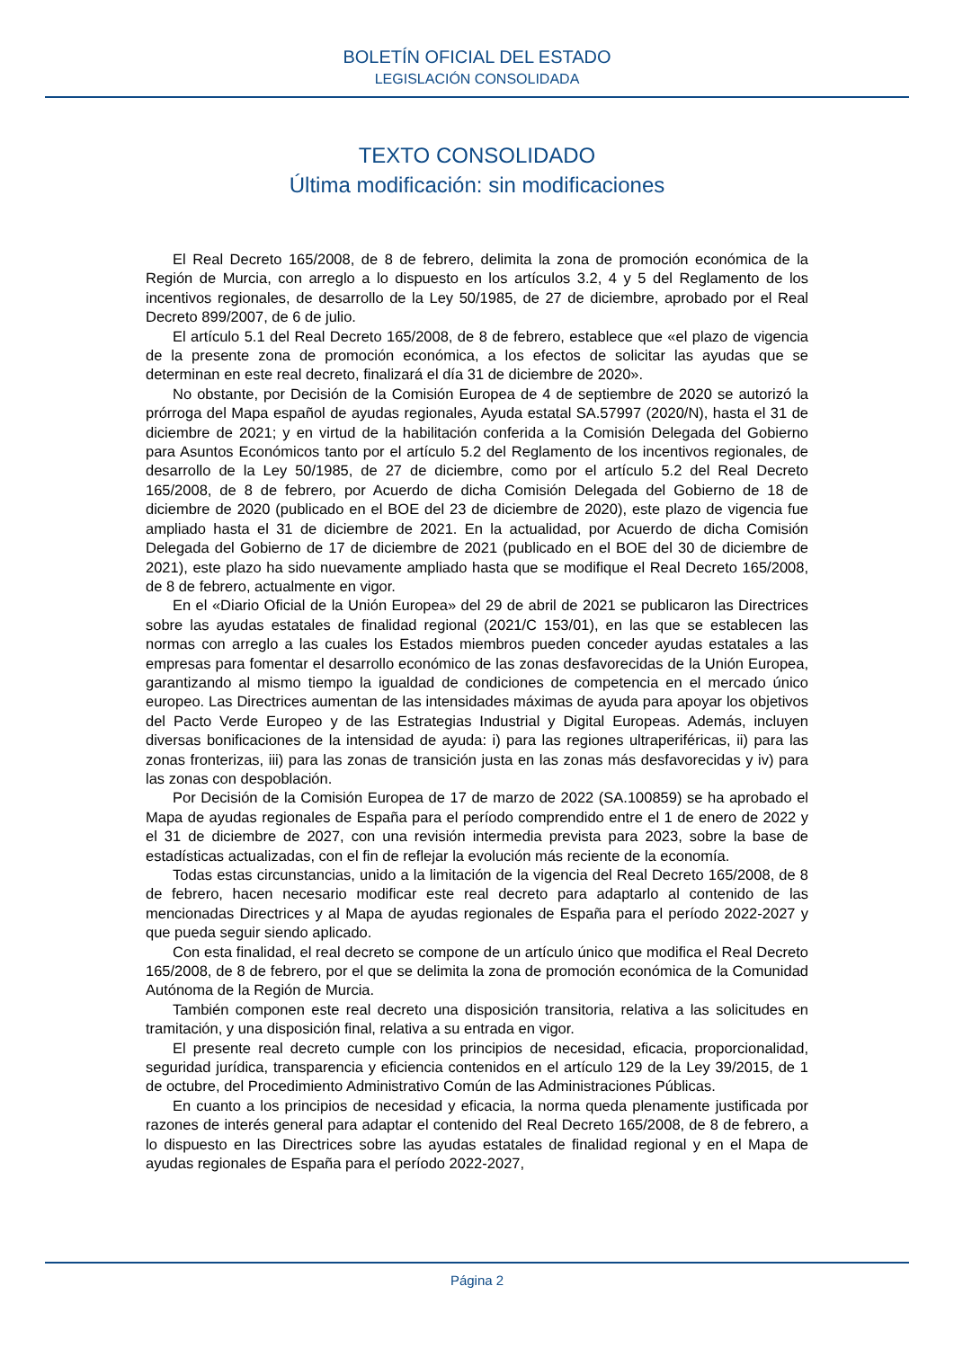BOLETÍN OFICIAL DEL ESTADO
LEGISLACIÓN CONSOLIDADA
TEXTO CONSOLIDADO
Última modificación: sin modificaciones
El Real Decreto 165/2008, de 8 de febrero, delimita la zona de promoción económica de la Región de Murcia, con arreglo a lo dispuesto en los artículos 3.2, 4 y 5 del Reglamento de los incentivos regionales, de desarrollo de la Ley 50/1985, de 27 de diciembre, aprobado por el Real Decreto 899/2007, de 6 de julio.
El artículo 5.1 del Real Decreto 165/2008, de 8 de febrero, establece que «el plazo de vigencia de la presente zona de promoción económica, a los efectos de solicitar las ayudas que se determinan en este real decreto, finalizará el día 31 de diciembre de 2020».
No obstante, por Decisión de la Comisión Europea de 4 de septiembre de 2020 se autorizó la prórroga del Mapa español de ayudas regionales, Ayuda estatal SA.57997 (2020/N), hasta el 31 de diciembre de 2021; y en virtud de la habilitación conferida a la Comisión Delegada del Gobierno para Asuntos Económicos tanto por el artículo 5.2 del Reglamento de los incentivos regionales, de desarrollo de la Ley 50/1985, de 27 de diciembre, como por el artículo 5.2 del Real Decreto 165/2008, de 8 de febrero, por Acuerdo de dicha Comisión Delegada del Gobierno de 18 de diciembre de 2020 (publicado en el BOE del 23 de diciembre de 2020), este plazo de vigencia fue ampliado hasta el 31 de diciembre de 2021. En la actualidad, por Acuerdo de dicha Comisión Delegada del Gobierno de 17 de diciembre de 2021 (publicado en el BOE del 30 de diciembre de 2021), este plazo ha sido nuevamente ampliado hasta que se modifique el Real Decreto 165/2008, de 8 de febrero, actualmente en vigor.
En el «Diario Oficial de la Unión Europea» del 29 de abril de 2021 se publicaron las Directrices sobre las ayudas estatales de finalidad regional (2021/C 153/01), en las que se establecen las normas con arreglo a las cuales los Estados miembros pueden conceder ayudas estatales a las empresas para fomentar el desarrollo económico de las zonas desfavorecidas de la Unión Europea, garantizando al mismo tiempo la igualdad de condiciones de competencia en el mercado único europeo. Las Directrices aumentan de las intensidades máximas de ayuda para apoyar los objetivos del Pacto Verde Europeo y de las Estrategias Industrial y Digital Europeas. Además, incluyen diversas bonificaciones de la intensidad de ayuda: i) para las regiones ultraperiféricas, ii) para las zonas fronterizas, iii) para las zonas de transición justa en las zonas más desfavorecidas y iv) para las zonas con despoblación.
Por Decisión de la Comisión Europea de 17 de marzo de 2022 (SA.100859) se ha aprobado el Mapa de ayudas regionales de España para el período comprendido entre el 1 de enero de 2022 y el 31 de diciembre de 2027, con una revisión intermedia prevista para 2023, sobre la base de estadísticas actualizadas, con el fin de reflejar la evolución más reciente de la economía.
Todas estas circunstancias, unido a la limitación de la vigencia del Real Decreto 165/2008, de 8 de febrero, hacen necesario modificar este real decreto para adaptarlo al contenido de las mencionadas Directrices y al Mapa de ayudas regionales de España para el período 2022-2027 y que pueda seguir siendo aplicado.
Con esta finalidad, el real decreto se compone de un artículo único que modifica el Real Decreto 165/2008, de 8 de febrero, por el que se delimita la zona de promoción económica de la Comunidad Autónoma de la Región de Murcia.
También componen este real decreto una disposición transitoria, relativa a las solicitudes en tramitación, y una disposición final, relativa a su entrada en vigor.
El presente real decreto cumple con los principios de necesidad, eficacia, proporcionalidad, seguridad jurídica, transparencia y eficiencia contenidos en el artículo 129 de la Ley 39/2015, de 1 de octubre, del Procedimiento Administrativo Común de las Administraciones Públicas.
En cuanto a los principios de necesidad y eficacia, la norma queda plenamente justificada por razones de interés general para adaptar el contenido del Real Decreto 165/2008, de 8 de febrero, a lo dispuesto en las Directrices sobre las ayudas estatales de finalidad regional y en el Mapa de ayudas regionales de España para el período 2022-2027,
Página 2